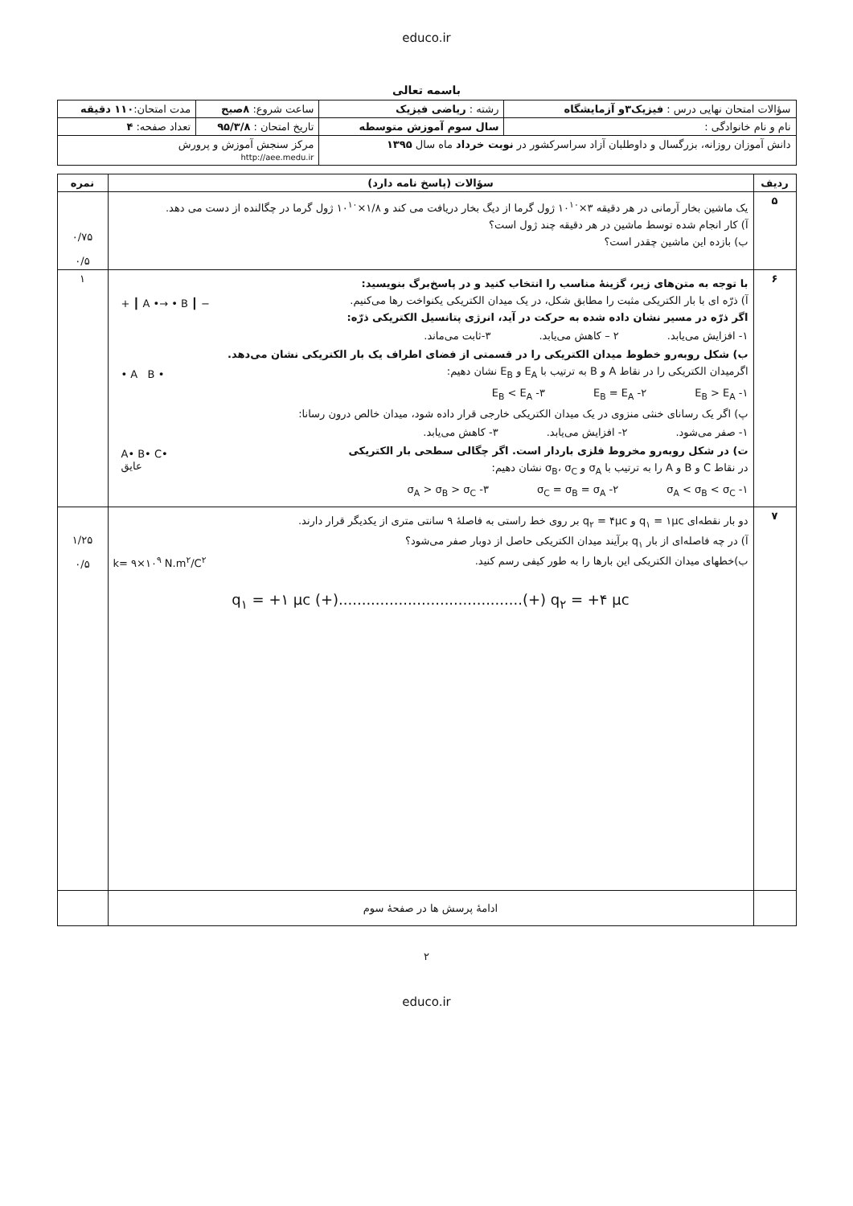educo.ir
باسمه تعالی
| سؤالات امتحان نهایی درس : فیزیک۳و آزمایشگاه | رشته : ریاضی فیزیک | ساعت شروع: ۸صبح | مدت امتحان: ۱۱۰ دقیقه |
| نام و نام خانوادگی : | سال سوم آموزش متوسطه | تاریخ امتحان : ۹۵/۳/۸ | تعداد صفحه: ۴ |
| دانش آموزان روزانه، بزرگسال و داوطلبان آزاد سراسرکشور در نوبت خرداد ماه سال ۱۳۹۵ | | مرکز سنجش آموزش و پرورش http://aee.medu.ir | |
| ردیف | سؤالات (پاسخ نامه دارد) | نمره |
| --- | --- | --- |
| ۵ | یک ماشین بخار آرمانی در هر دقیقه ۳×۱۰<sup>۱۰</sup> ژول گرما از دیگ بخار دریافت می کند و ۱/۸×۱۰<sup>۱۰</sup> ژول گرما در چگالنده از دست می دهد. آ) کار انجام شده توسط ماشین در هر دقیقه چند ژول است؟ ب) بازده این ماشین چقدر است؟ | ۰/۷۵ ۰/۵ |
| ۶ | با توجه به متن‌های زیر، گزینهٔ مناسب را انتخاب کنید و در پاسخ‌برگ بنویسید: + ┃ A •→ • B ┃ − آ) ذرّه ای با بار الکتریکی مثبت را مطابق شکل، در یک میدان الکتریکی یکنواخت رها می‌کنیم. اگر ذرّه در مسیر نشان داده شده به حرکت در آید، انرژی پتانسیل الکتریکی ذرّه: ۱- افزایش می‌یابد. ۲ – کاهش می‌یابد. ۳-ثابت می‌ماند. ب) شکل روبه‌رو خطوط میدان الکتریکی را در قسمتی از فضای اطراف یک بار الکتریکی نشان می‌دهد. • A B • اگرمیدان الکتریکی را در نقاط A و B به ترتیب با E<sub>A</sub> و E<sub>B</sub> نشان دهیم: ۱- E<sub>B</sub> > E<sub>A</sub> ۲- E<sub>B</sub> = E<sub>A</sub> ۳- E<sub>B</sub> < E<sub>A</sub> پ) اگر یک رسانای خنثی منزوی در یک میدان الکتریکی خارجی قرار داده شود، میدان خالص درون رسانا: ۱- صفر می‌شود. ۲- افزایش می‌یابد. ۳- کاهش می‌یابد. A• B• C• عایق ت) در شکل روبه‌رو مخروط فلزی باردار است. اگر چگالی سطحی بار الکتریکی در نقاط C و B و A را به ترتیب با σ<sub>A</sub> و σ<sub>B</sub>، σ<sub>C</sub> نشان دهیم: ۱- σ<sub>A</sub> < σ<sub>B</sub> < σ<sub>C</sub> ۲- σ<sub>C</sub> = σ<sub>B</sub> = σ<sub>A</sub> ۳- σ<sub>A</sub> > σ<sub>B</sub> > σ<sub>C</sub> | ۱ |
| ۷ | دو بار نقطه‌ای q<sub>۱</sub> = ۱μc و q<sub>۲</sub> = ۴μc بر روی خط راستی به فاصلهٔ ۹ سانتی متری از یکدیگر قرار دارند. آ) در چه فاصله‌ای از بار q<sub>۱</sub> برآیند میدان الکتریکی حاصل از دوبار صفر می‌شود؟ ب)خطهای میدان الکتریکی این بارها را به طور کیفی رسم کنید. k= ۹×۱۰<sup>۹</sup> N.m<sup>۲</sup>/C<sup>۲</sup> q<sub>۱</sub> = +۱ μc (+)........................................(+) q<sub>۲</sub> = +۴ μc | ۱/۲۵ ۰/۵ |
| | ادامهٔ پرسش ها در صفحهٔ سوم | |
۲
educo.ir